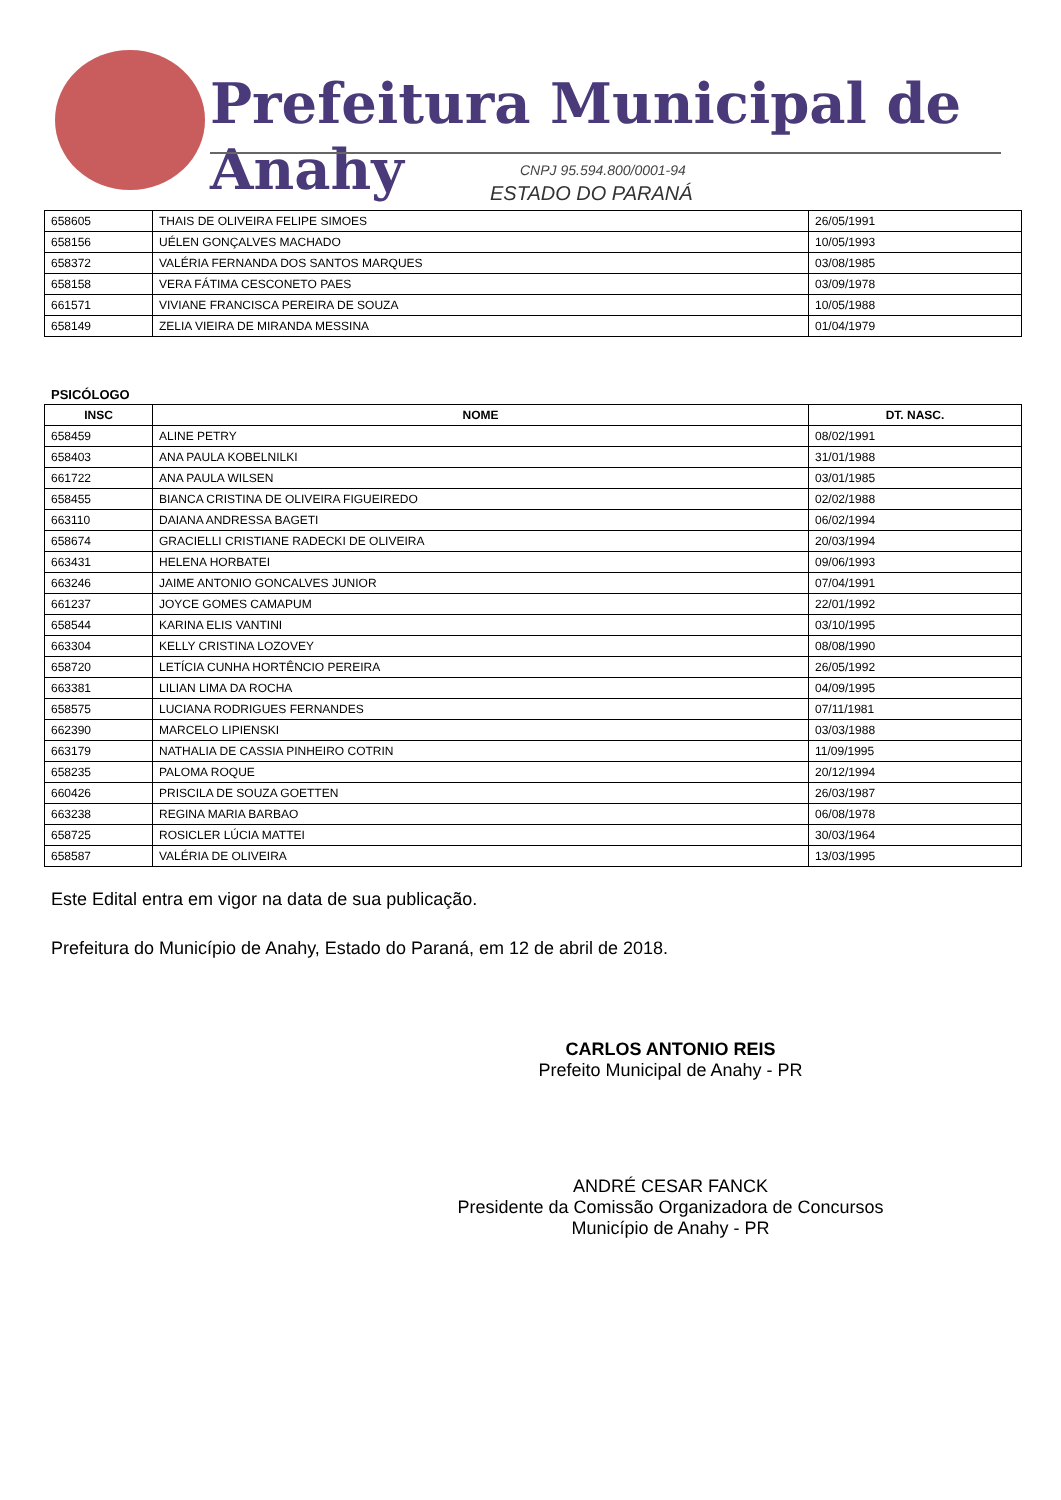Prefeitura Municipal de Anahy
CNPJ 95.594.800/0001-94
ESTADO DO PARANÁ
| 658605 | THAIS DE OLIVEIRA FELIPE SIMOES | 26/05/1991 |
| 658156 | UÉLEN GONÇALVES MACHADO | 10/05/1993 |
| 658372 | VALÉRIA FERNANDA DOS SANTOS MARQUES | 03/08/1985 |
| 658158 | VERA FÁTIMA CESCONETO PAES | 03/09/1978 |
| 661571 | VIVIANE FRANCISCA PEREIRA DE SOUZA | 10/05/1988 |
| 658149 | ZELIA VIEIRA DE MIRANDA MESSINA | 01/04/1979 |
PSICÓLOGO
| INSC | NOME | DT. NASC. |
| --- | --- | --- |
| 658459 | ALINE PETRY | 08/02/1991 |
| 658403 | ANA PAULA KOBELNILKI | 31/01/1988 |
| 661722 | ANA PAULA WILSEN | 03/01/1985 |
| 658455 | BIANCA CRISTINA DE OLIVEIRA FIGUEIREDO | 02/02/1988 |
| 663110 | DAIANA ANDRESSA BAGETI | 06/02/1994 |
| 658674 | GRACIELLI CRISTIANE RADECKI DE OLIVEIRA | 20/03/1994 |
| 663431 | HELENA HORBATEI | 09/06/1993 |
| 663246 | JAIME ANTONIO GONCALVES JUNIOR | 07/04/1991 |
| 661237 | JOYCE GOMES CAMAPUM | 22/01/1992 |
| 658544 | KARINA ELIS VANTINI | 03/10/1995 |
| 663304 | KELLY CRISTINA LOZOVEY | 08/08/1990 |
| 658720 | LETÍCIA CUNHA HORTÊNCIO PEREIRA | 26/05/1992 |
| 663381 | LILIAN LIMA DA ROCHA | 04/09/1995 |
| 658575 | LUCIANA RODRIGUES FERNANDES | 07/11/1981 |
| 662390 | MARCELO LIPIENSKI | 03/03/1988 |
| 663179 | NATHALIA DE CASSIA PINHEIRO COTRIN | 11/09/1995 |
| 658235 | PALOMA ROQUE | 20/12/1994 |
| 660426 | PRISCILA DE SOUZA GOETTEN | 26/03/1987 |
| 663238 | REGINA MARIA BARBAO | 06/08/1978 |
| 658725 | ROSICLER LÚCIA MATTEI | 30/03/1964 |
| 658587 | VALÉRIA DE OLIVEIRA | 13/03/1995 |
Este Edital entra em vigor na data de sua publicação.
Prefeitura do Município de Anahy, Estado do Paraná, em 12 de abril de 2018.
CARLOS ANTONIO REIS
Prefeito Municipal de Anahy - PR
ANDRÉ CESAR FANCK
Presidente da Comissão Organizadora de Concursos
Município de Anahy - PR